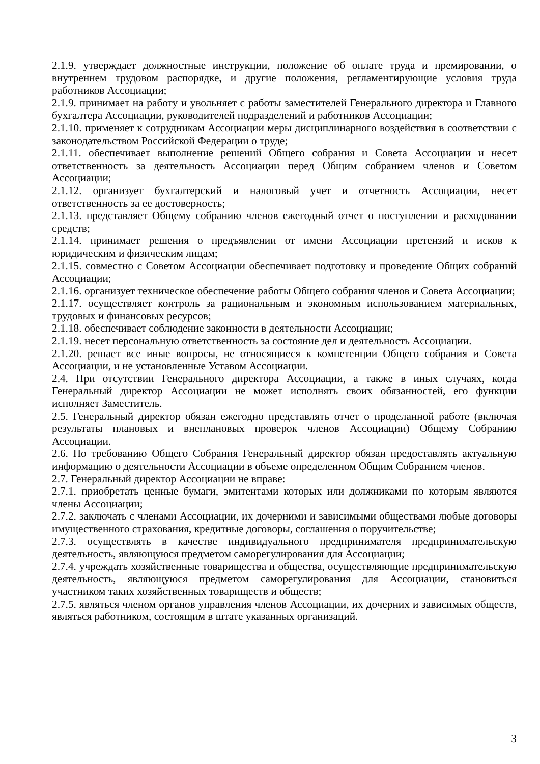2.1.9. утверждает должностные инструкции, положение об оплате труда и премировании, о внутреннем трудовом распорядке, и другие положения, регламентирующие условия труда работников Ассоциации;
2.1.9. принимает на работу и увольняет с работы заместителей Генерального директора и Главного бухгалтера Ассоциации, руководителей подразделений и работников Ассоциации;
2.1.10. применяет к сотрудникам Ассоциации меры дисциплинарного воздействия в соответствии с законодательством Российской Федерации о труде;
2.1.11. обеспечивает выполнение решений Общего собрания и Совета Ассоциации и несет ответственность за деятельность Ассоциации перед Общим собранием членов и Советом Ассоциации;
2.1.12. организует бухгалтерский и налоговый учет и отчетность Ассоциации, несет ответственность за ее достоверность;
2.1.13. представляет Общему собранию членов ежегодный отчет о поступлении и расходовании средств;
2.1.14. принимает решения о предъявлении от имени Ассоциации претензий и исков к юридическим и физическим лицам;
2.1.15. совместно с Советом Ассоциации обеспечивает подготовку и проведение Общих собраний Ассоциации;
2.1.16. организует техническое обеспечение работы Общего собрания членов и Совета Ассоциации;
2.1.17. осуществляет контроль за рациональным и экономным использованием материальных, трудовых и финансовых ресурсов;
2.1.18. обеспечивает соблюдение законности в деятельности Ассоциации;
2.1.19. несет персональную ответственность за состояние дел и деятельность Ассоциации.
2.1.20. решает все иные вопросы, не относящиеся к компетенции Общего собрания и Совета Ассоциации, и не установленные Уставом Ассоциации.
2.4. При отсутствии Генерального директора Ассоциации, а также в иных случаях, когда Генеральный директор Ассоциации не может исполнять своих обязанностей, его функции исполняет Заместитель.
2.5. Генеральный директор обязан ежегодно представлять отчет о проделанной работе (включая результаты плановых и внеплановых проверок членов Ассоциации) Общему Собранию Ассоциации.
2.6. По требованию Общего Собрания Генеральный директор обязан предоставлять актуальную информацию о деятельности Ассоциации в объеме определенном Общим Собранием членов.
2.7. Генеральный директор Ассоциации не вправе:
2.7.1. приобретать ценные бумаги, эмитентами которых или должниками по которым являются члены Ассоциации;
2.7.2. заключать с членами Ассоциации, их дочерними и зависимыми обществами любые договоры имущественного страхования, кредитные договоры, соглашения о поручительстве;
2.7.3. осуществлять в качестве индивидуального предпринимателя предпринимательскую деятельность, являющуюся предметом саморегулирования для Ассоциации;
2.7.4. учреждать хозяйственные товарищества и общества, осуществляющие предпринимательскую деятельность, являющуюся предметом саморегулирования для Ассоциации, становиться участником таких хозяйственных товариществ и обществ;
2.7.5. являться членом органов управления членов Ассоциации, их дочерних и зависимых обществ, являться работником, состоящим в штате указанных организаций.
3